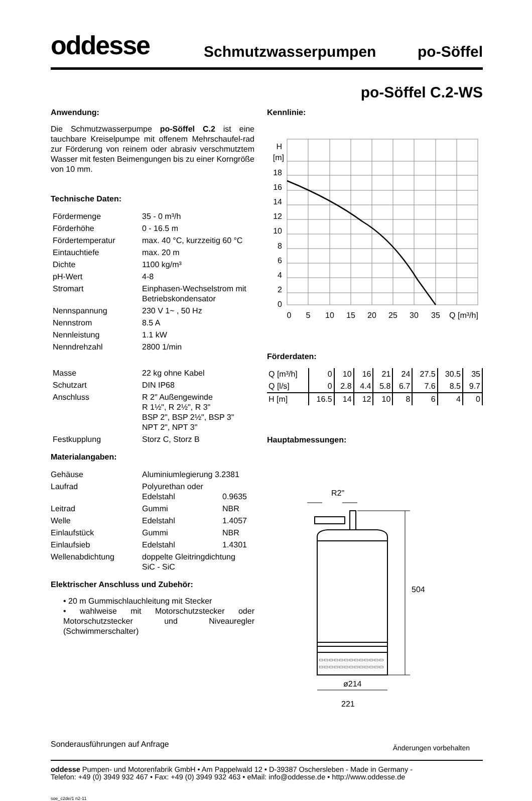oddesse
Schmutzwasserpumpen po-Söffel
po-Söffel C.2-WS
Anwendung:
Die Schmutzwasserpumpe po-Söffel C.2 ist eine tauchbare Kreiselpumpe mit offenem Mehrschaufel-rad zur Förderung von reinem oder abrasiv verschmutztem Wasser mit festen Beimengungen bis zu einer Korngröße von 10 mm.
Technische Daten:
| Fördermenge | 35 - 0 m³/h |
| Förderhöhe | 0 - 16.5 m |
| Fördertemperatur | max. 40 °C, kurzzeitig 60 °C |
| Eintauchtiefe | max. 20 m |
| Dichte | 1100 kg/m³ |
| pH-Wert | 4-8 |
| Stromart | Einphasen-Wechselstrom mit Betriebskondensator |
| Nennspannung | 230 V 1~ , 50 Hz |
| Nennstrom | 8.5 A |
| Nennleistung | 1.1 kW |
| Nenndrehzahl | 2800 1/min |
| Masse | 22 kg ohne Kabel |
| Schutzart | DIN IP68 |
| Anschluss | R 2" Außengewinde R 1½", R 2½", R 3" BSP 2", BSP 2½", BSP 3" NPT 2", NPT 3" |
| Festkupplung | Storz C, Storz B |
Materialangaben:
| Gehäuse | Aluminiumlegierung 3.2381 | |
| Laufrad | Polyurethan oder Edelstahl | 0.9635 |
| Leitrad | Gummi | NBR |
| Welle | Edelstahl | 1.4057 |
| Einlaufstück | Gummi | NBR |
| Einlaufsieb | Edelstahl | 1.4301 |
| Wellenabdichtung | doppelte Gleitringdichtung SiC - SiC | |
Elektrischer Anschluss und Zubehör:
• 20 m Gummischlauchleitung mit Stecker
• wahlweise mit Motorschutzstecker oder Motorschutzstecker und Niveauregler (Schwimmerschalter)
Kennlinie:
H
[m]
18
16
14
12
10
8
6
4
2
0
0
5
10
15
20
25
30
35
Q [m³/h]
Förderdaten:
| Q [m³/h] | 0 | 10 | 16 | 21 | 24 | 27.5 | 30.5 | 35 |
| Q [l/s] | 0 | 2.8 | 4.4 | 5.8 | 6.7 | 7.6 | 8.5 | 9.7 |
| H [m] | 16.5 | 14 | 12 | 10 | 8 | 6 | 4 | 0 |
Hauptabmessungen:
R2"
▭▭▭▭▭▭▭▭▭▭▭▭▭
▭▭▭▭▭▭▭▭▭▭▭▭▭
504
ø214
221
Sonderausführungen auf Anfrage Änderungen vorbehalten
oddesse Pumpen- und Motorenfabrik GmbH • Am Pappelwald 12 • D-39387 Oschersleben - Made in Germany -
Telefon: +49 (0) 3949 932 467 • Fax: +49 (0) 3949 932 463 • eMail: info@oddesse.de • http://www.oddesse.de
soe_c2de/1 n2-11